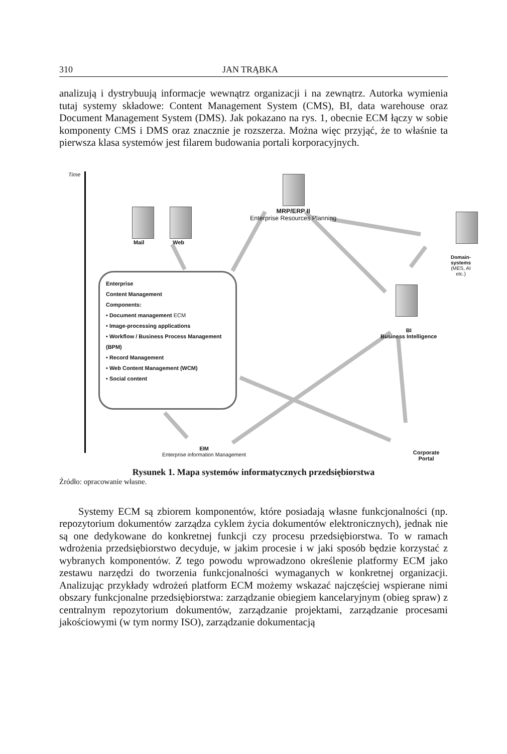310 JAN TRĄBKA
analizują i dystrybuują informacje wewnątrz organizacji i na zewnątrz. Autorka wymienia tutaj systemy składowe: Content Management System (CMS), BI, data warehouse oraz Document Management System (DMS). Jak pokazano na rys. 1, obecnie ECM łączy w sobie komponenty CMS i DMS oraz znacznie je rozszerza. Można więc przyjąć, że to właśnie ta pierwsza klasa systemów jest filarem budowania portali korporacyjnych.
Time
Mail Web
MRP/ERP II
Enterprise Resources Planning
Domain-systems
(MES, AI etc.)
BI
Business Intelligence
Enterprise
Content Management
Components:
• Document management ECM
• Image-processing applications
• Workflow / Business Process Management (BPM)
• Record Management
• Web Content Management (WCM)
• Social content
EIM
Enterprise information Management
Corporate Portal
Rysunek 1. Mapa systemów informatycznych przedsiębiorstwa
Źródło: opracowanie własne.
Systemy ECM są zbiorem komponentów, które posiadają własne funkcjonalności (np. repozytorium dokumentów zarządza cyklem życia dokumentów elektronicznych), jednak nie są one dedykowane do konkretnej funkcji czy procesu przedsiębiorstwa. To w ramach wdrożenia przedsiębiorstwo decyduje, w jakim procesie i w jaki sposób będzie korzystać z wybranych komponentów. Z tego powodu wprowadzono określenie platformy ECM jako zestawu narzędzi do tworzenia funkcjonalności wymaganych w konkretnej organizacji. Analizując przykłady wdrożeń platform ECM możemy wskazać najczęściej wspierane nimi obszary funkcjonalne przedsiębiorstwa: zarządzanie obiegiem kancelaryjnym (obieg spraw) z centralnym repozytorium dokumentów, zarządzanie projektami, zarządzanie procesami jakościowymi (w tym normy ISO), zarządzanie dokumentacją